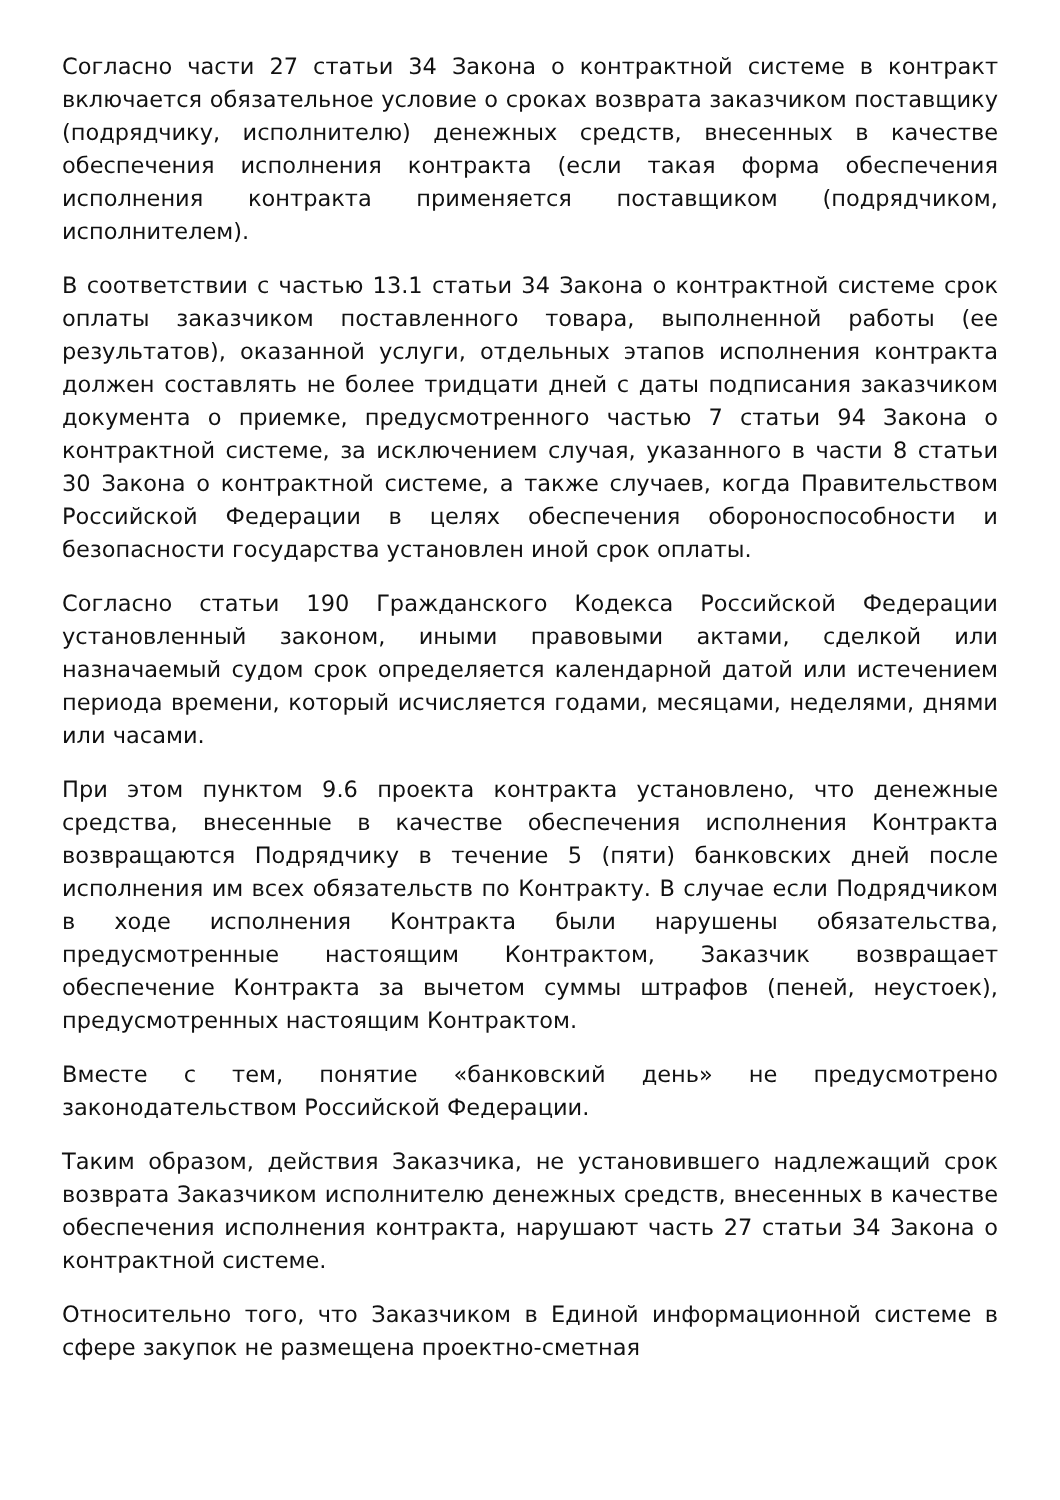Согласно части 27 статьи 34 Закона о контрактной системе в контракт включается обязательное условие о сроках возврата заказчиком поставщику (подрядчику, исполнителю) денежных средств, внесенных в качестве обеспечения исполнения контракта (если такая форма обеспечения исполнения контракта применяется поставщиком (подрядчиком, исполнителем).
В соответствии с частью 13.1 статьи 34 Закона о контрактной системе срок оплаты заказчиком поставленного товара, выполненной работы (ее результатов), оказанной услуги, отдельных этапов исполнения контракта должен составлять не более тридцати дней с даты подписания заказчиком документа о приемке, предусмотренного частью 7 статьи 94 Закона о контрактной системе, за исключением случая, указанного в части 8 статьи 30 Закона о контрактной системе, а также случаев, когда Правительством Российской Федерации в целях обеспечения обороноспособности и безопасности государства установлен иной срок оплаты.
Согласно статьи 190 Гражданского Кодекса Российской Федерации установленный законом, иными правовыми актами, сделкой или назначаемый судом срок определяется календарной датой или истечением периода времени, который исчисляется годами, месяцами, неделями, днями или часами.
При этом пунктом 9.6 проекта контракта установлено, что денежные средства, внесенные в качестве обеспечения исполнения Контракта возвращаются Подрядчику в течение 5 (пяти) банковских дней после исполнения им всех обязательств по Контракту. В случае если Подрядчиком в ходе исполнения Контракта были нарушены обязательства, предусмотренные настоящим Контрактом, Заказчик возвращает обеспечение Контракта за вычетом суммы штрафов (пеней, неустоек), предусмотренных настоящим Контрактом.
Вместе с тем, понятие «банковский день» не предусмотрено законодательством Российской Федерации.
Таким образом, действия Заказчика, не установившего надлежащий срок возврата Заказчиком исполнителю денежных средств, внесенных в качестве обеспечения исполнения контракта, нарушают часть 27 статьи 34 Закона о контрактной системе.
Относительно того, что Заказчиком в Единой информационной системе в сфере закупок не размещена проектно-сметная